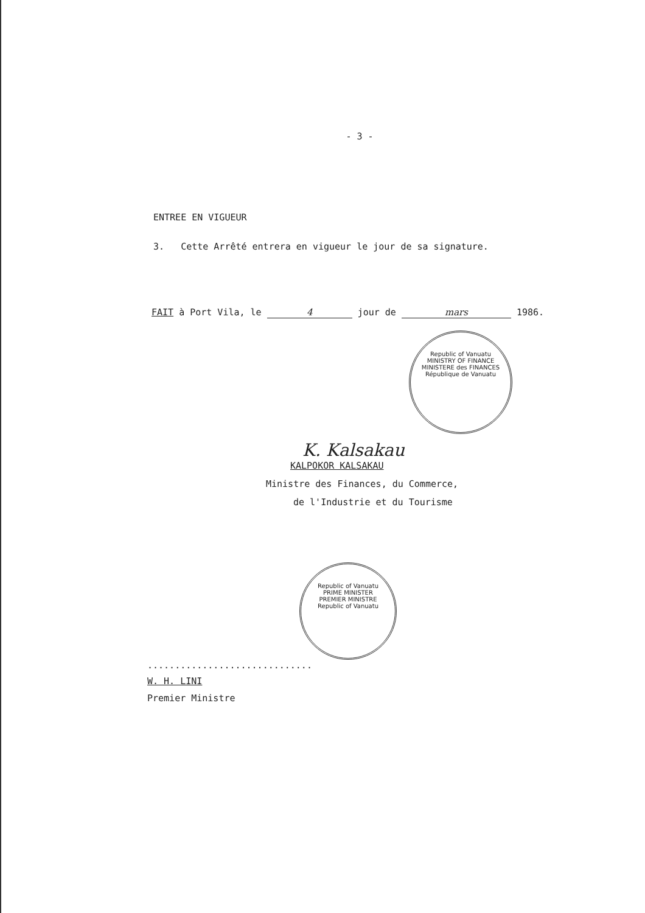- 3 -
ENTREE EN VIGUEUR
3. Cette Arrêté entrera en vigueur le jour de sa signature.
FAIT à Port Vila, le 4 jour de mars 1986.
Republic of Vanuatu
MINISTRY OF FINANCE
MINISTERE des FINANCES
République de Vanuatu
K. Kalsakau
KALPOKOR KALSAKAU
Ministre des Finances, du Commerce,
de l'Industrie et du Tourisme
Republic of Vanuatu
PRIME MINISTER
PREMIER MINISTRE
Republic of Vanuatu
..............................
W. H. LINI
Premier Ministre